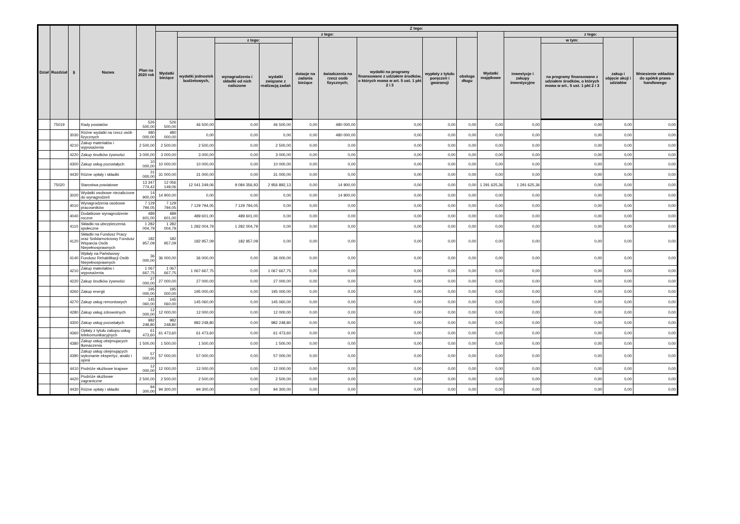| Dział | Rozdział | § | Nazwa | Plan na 2020 rok | Z tego: | | | | | | | | | | | | | |
| --- | --- | --- | --- | --- | --- | --- | --- | --- | --- | --- | --- | --- | --- | --- | --- | --- | --- | --- |
| | | | | | Wydatki bieżące | z tego: | | | | | | | | Wydatki majątkowe | z tego: | | | |
| | | | | | | wydatki jednostek budżetowych, | z tego: | | dotacje na zadania bieżące | świadczenia na rzecz osób fizycznych; | wydatki na programy finansowane z udziałem środków, o których mowa w art. 5 ust. 1 pkt 2 i 3 | wypłaty z tytułu poręczeń i gwarancji | obsługa długu | | inwestycje i zakupy inwestycyjne | w tym: | zakup i objęcie akcji i udziałów | Wniesienie wkładów do spółek prawa handlowego |
| | | | | | | | wynagrodzenia i składki od nich naliczone | wydatki związane z realizacją zadań | | | | | | | | na programy finansowane z udziałem środków, o których mowa w art.. 5 ust. 1 pkt 2 i 3 | | |
| | 75019 | | Rady powiatów | 526 500,00 | 526 500,00 | 46 500,00 | 0,00 | 46 500,00 | 0,00 | 480 000,00 | 0,00 | 0,00 | 0,00 | 0,00 | 0,00 | 0,00 | 0,00 | 0,00 |
| | | 3030 | Różne wydatki na rzecz osób fizycznych | 480 000,00 | 480 000,00 | 0,00 | 0,00 | 0,00 | 0,00 | 480 000,00 | 0,00 | 0,00 | 0,00 | 0,00 | 0,00 | 0,00 | 0,00 | 0,00 |
| | | 4210 | Zakup materiałów i wyposażenia | 2 500,00 | 2 500,00 | 2 500,00 | 0,00 | 2 500,00 | 0,00 | 0,00 | 0,00 | 0,00 | 0,00 | 0,00 | 0,00 | 0,00 | 0,00 | 0,00 |
| | | 4220 | Zakup środków żywności | 3 000,00 | 3 000,00 | 3 000,00 | 0,00 | 3 000,00 | 0,00 | 0,00 | 0,00 | 0,00 | 0,00 | 0,00 | 0,00 | 0,00 | 0,00 | 0,00 |
| | | 4300 | Zakup usług pozostałych | 10 000,00 | 10 000,00 | 10 000,00 | 0,00 | 10 000,00 | 0,00 | 0,00 | 0,00 | 0,00 | 0,00 | 0,00 | 0,00 | 0,00 | 0,00 | 0,00 |
| | | 4430 | Różne opłaty i składki | 31 000,00 | 31 000,00 | 31 000,00 | 0,00 | 31 000,00 | 0,00 | 0,00 | 0,00 | 0,00 | 0,00 | 0,00 | 0,00 | 0,00 | 0,00 | 0,00 |
| | 75020 | | Starostwa powiatowe | 13 347 774,42 | 12 056 149,06 | 12 041 249,06 | 9 084 356,93 | 2 956 892,13 | 0,00 | 14 900,00 | 0,00 | 0,00 | 0,00 | 1 291 625,36 | 1 291 625,36 | 0,00 | 0,00 | 0,00 |
| | | 3020 | Wydatki osobowe niezaliczone do wynagrodzeń | 14 900,00 | 14 900,00 | 0,00 | 0,00 | 0,00 | 0,00 | 14 900,00 | 0,00 | 0,00 | 0,00 | 0,00 | 0,00 | 0,00 | 0,00 | 0,00 |
| | | 4010 | Wynagrodzenia osobowe pracowników | 7 129 794,05 | 7 129 794,05 | 7 129 794,05 | 7 129 794,05 | 0,00 | 0,00 | 0,00 | 0,00 | 0,00 | 0,00 | 0,00 | 0,00 | 0,00 | 0,00 | 0,00 |
| | | 4040 | Dodatkowe wynagrodzenie roczne | 489 601,00 | 489 601,00 | 489 601,00 | 489 601,00 | 0,00 | 0,00 | 0,00 | 0,00 | 0,00 | 0,00 | 0,00 | 0,00 | 0,00 | 0,00 | 0,00 |
| | | 4110 | Składki na ubezpieczenia społeczne | 1 282 004,79 | 1 282 004,79 | 1 282 004,79 | 1 282 004,79 | 0,00 | 0,00 | 0,00 | 0,00 | 0,00 | 0,00 | 0,00 | 0,00 | 0,00 | 0,00 | 0,00 |
| | | 4120 | Składki na Fundusz Pracy oraz Solidarnościowy Fundusz Wsparcia Osób Niepełnosprawnych | 182 957,09 | 182 957,09 | 182 957,09 | 182 957,09 | 0,00 | 0,00 | 0,00 | 0,00 | 0,00 | 0,00 | 0,00 | 0,00 | 0,00 | 0,00 | 0,00 |
| | | 4140 | Wpłaty na Państwowy Fundusz Rehabilitacji Osób Niepełnosprawnych | 36 000,00 | 36 000,00 | 36 000,00 | 0,00 | 36 000,00 | 0,00 | 0,00 | 0,00 | 0,00 | 0,00 | 0,00 | 0,00 | 0,00 | 0,00 | 0,00 |
| | | 4210 | Zakup materiałów i wyposażenia | 1 067 667,75 | 1 067 667,75 | 1 067 667,75 | 0,00 | 1 067 667,75 | 0,00 | 0,00 | 0,00 | 0,00 | 0,00 | 0,00 | 0,00 | 0,00 | 0,00 | 0,00 |
| | | 4220 | Zakup środków żywności | 27 000,00 | 27 000,00 | 27 000,00 | 0,00 | 27 000,00 | 0,00 | 0,00 | 0,00 | 0,00 | 0,00 | 0,00 | 0,00 | 0,00 | 0,00 | 0,00 |
| | | 4260 | Zakup energii | 195 000,00 | 195 000,00 | 195 000,00 | 0,00 | 195 000,00 | 0,00 | 0,00 | 0,00 | 0,00 | 0,00 | 0,00 | 0,00 | 0,00 | 0,00 | 0,00 |
| | | 4270 | Zakup usług remontowych | 145 060,00 | 145 060,00 | 145 060,00 | 0,00 | 145 060,00 | 0,00 | 0,00 | 0,00 | 0,00 | 0,00 | 0,00 | 0,00 | 0,00 | 0,00 | 0,00 |
| | | 4280 | Zakup usług zdrowotnych | 12 000,00 | 12 000,00 | 12 000,00 | 0,00 | 12 000,00 | 0,00 | 0,00 | 0,00 | 0,00 | 0,00 | 0,00 | 0,00 | 0,00 | 0,00 | 0,00 |
| | | 4300 | Zakup usług pozostałych | 982 248,80 | 982 248,80 | 982 248,80 | 0,00 | 982 248,80 | 0,00 | 0,00 | 0,00 | 0,00 | 0,00 | 0,00 | 0,00 | 0,00 | 0,00 | 0,00 |
| | | 4360 | Opłaty z tytułu zakupu usług telekomunikacyjnych | 61 473,60 | 61 473,60 | 61 473,60 | 0,00 | 61 473,60 | 0,00 | 0,00 | 0,00 | 0,00 | 0,00 | 0,00 | 0,00 | 0,00 | 0,00 | 0,00 |
| | | 4380 | Zakup usług obejmujacych tłumaczenia | 1 500,00 | 1 500,00 | 1 500,00 | 0,00 | 1 500,00 | 0,00 | 0,00 | 0,00 | 0,00 | 0,00 | 0,00 | 0,00 | 0,00 | 0,00 | 0,00 |
| | | 4390 | Zakup usług obejmujących wykonanie ekspertyz, analiz i opinii | 57 000,00 | 57 000,00 | 57 000,00 | 0,00 | 57 000,00 | 0,00 | 0,00 | 0,00 | 0,00 | 0,00 | 0,00 | 0,00 | 0,00 | 0,00 | 0,00 |
| | | 4410 | Podróże służbowe krajowe | 12 000,00 | 12 000,00 | 12 000,00 | 0,00 | 12 000,00 | 0,00 | 0,00 | 0,00 | 0,00 | 0,00 | 0,00 | 0,00 | 0,00 | 0,00 | 0,00 |
| | | 4420 | Podróże służbowe zagraniczne | 2 500,00 | 2 500,00 | 2 500,00 | 0,00 | 2 500,00 | 0,00 | 0,00 | 0,00 | 0,00 | 0,00 | 0,00 | 0,00 | 0,00 | 0,00 | 0,00 |
| | | 4430 | Różne opłaty i składki | 94 300,00 | 94 300,00 | 94 300,00 | 0,00 | 94 300,00 | 0,00 | 0,00 | 0,00 | 0,00 | 0,00 | 0,00 | 0,00 | 0,00 | 0,00 | 0,00 |